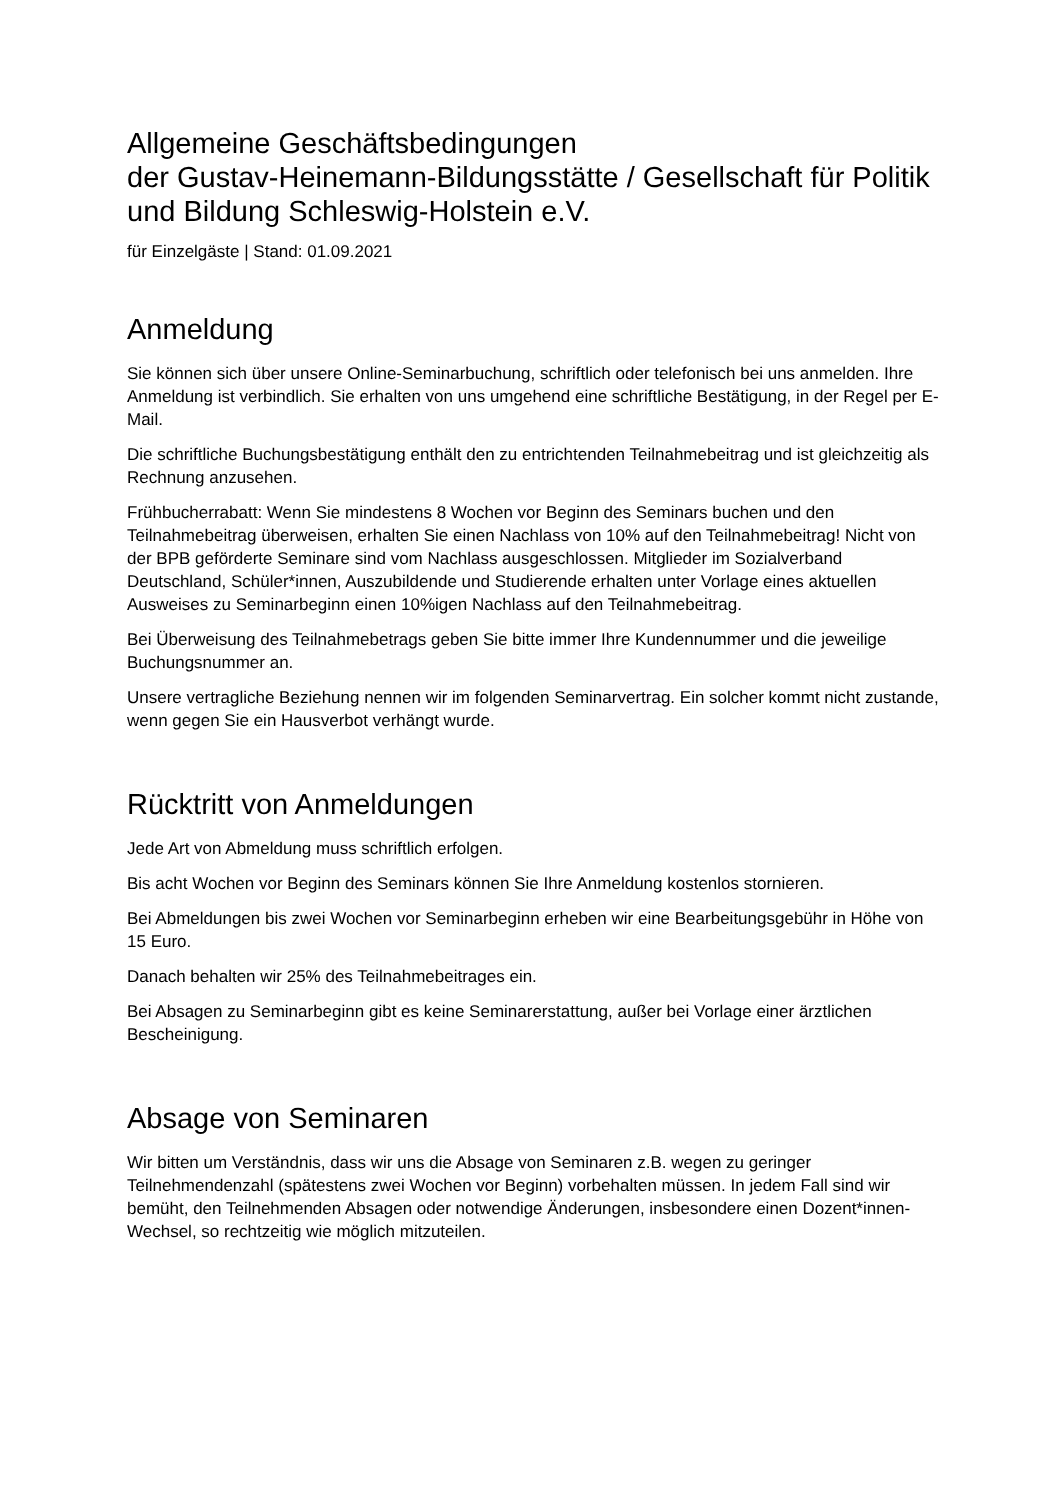Allgemeine Geschäftsbedingungen
der Gustav-Heinemann-Bildungsstätte / Gesellschaft für Politik und Bildung Schleswig-Holstein e.V.
für Einzelgäste | Stand: 01.09.2021
Anmeldung
Sie können sich über unsere Online-Seminarbuchung, schriftlich oder telefonisch bei uns anmelden. Ihre Anmeldung ist verbindlich. Sie erhalten von uns umgehend eine schriftliche Bestätigung, in der Regel per E-Mail.
Die schriftliche Buchungsbestätigung enthält den zu entrichtenden Teilnahmebeitrag und ist gleichzeitig als Rechnung anzusehen.
Frühbucherrabatt: Wenn Sie mindestens 8 Wochen vor Beginn des Seminars buchen und den Teilnahmebeitrag überweisen, erhalten Sie einen Nachlass von 10% auf den Teilnahmebeitrag! Nicht von der BPB geförderte Seminare sind vom Nachlass ausgeschlossen. Mitglieder im Sozialverband Deutschland, Schüler*innen, Auszubildende und Studierende erhalten unter Vorlage eines aktuellen Ausweises zu Seminarbeginn einen 10%igen Nachlass auf den Teilnahmebeitrag.
Bei Überweisung des Teilnahmebetrags geben Sie bitte immer Ihre Kundennummer und die jeweilige Buchungsnummer an.
Unsere vertragliche Beziehung nennen wir im folgenden Seminarvertrag. Ein solcher kommt nicht zustande, wenn gegen Sie ein Hausverbot verhängt wurde.
Rücktritt von Anmeldungen
Jede Art von Abmeldung muss schriftlich erfolgen.
Bis acht Wochen vor Beginn des Seminars können Sie Ihre Anmeldung kostenlos stornieren.
Bei Abmeldungen bis zwei Wochen vor Seminarbeginn erheben wir eine Bearbeitungsgebühr in Höhe von 15 Euro.
Danach behalten wir 25% des Teilnahmebeitrages ein.
Bei Absagen zu Seminarbeginn gibt es keine Seminarerstattung, außer bei Vorlage einer ärztlichen Bescheinigung.
Absage von Seminaren
Wir bitten um Verständnis, dass wir uns die Absage von Seminaren z.B. wegen zu geringer Teilnehmendenzahl (spätestens zwei Wochen vor Beginn) vorbehalten müssen. In jedem Fall sind wir bemüht, den Teilnehmenden Absagen oder notwendige Änderungen, insbesondere einen Dozent*innen-Wechsel, so rechtzeitig wie möglich mitzuteilen.